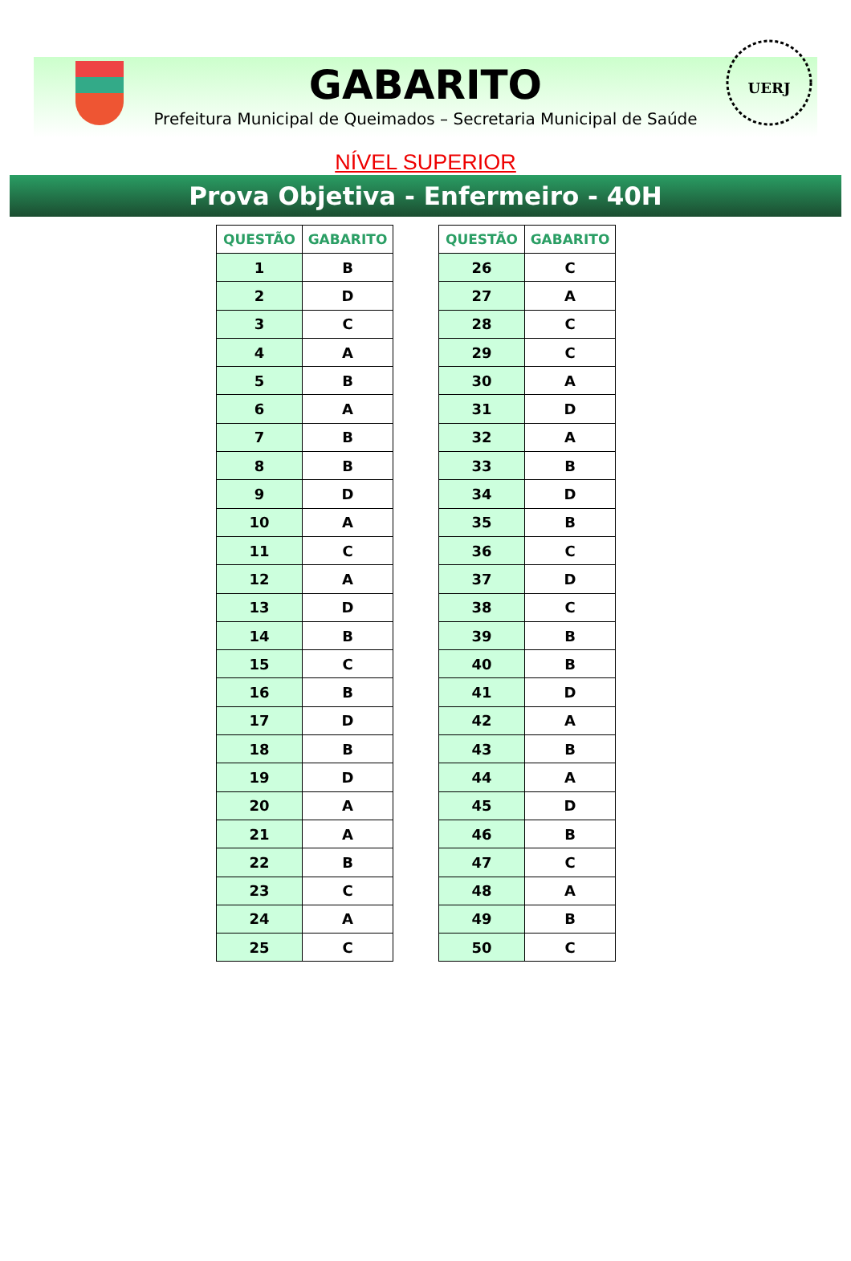UERJ
GABARITO
Prefeitura Municipal de Queimados – Secretaria Municipal de Saúde
NÍVEL SUPERIOR
Prova Objetiva - Enfermeiro - 40H
| QUESTÃO | GABARITO |
| --- | --- |
| 1 | B |
| 2 | D |
| 3 | C |
| 4 | A |
| 5 | B |
| 6 | A |
| 7 | B |
| 8 | B |
| 9 | D |
| 10 | A |
| 11 | C |
| 12 | A |
| 13 | D |
| 14 | B |
| 15 | C |
| 16 | B |
| 17 | D |
| 18 | B |
| 19 | D |
| 20 | A |
| 21 | A |
| 22 | B |
| 23 | C |
| 24 | A |
| 25 | C |
| QUESTÃO | GABARITO |
| --- | --- |
| 26 | C |
| 27 | A |
| 28 | C |
| 29 | C |
| 30 | A |
| 31 | D |
| 32 | A |
| 33 | B |
| 34 | D |
| 35 | B |
| 36 | C |
| 37 | D |
| 38 | C |
| 39 | B |
| 40 | B |
| 41 | D |
| 42 | A |
| 43 | B |
| 44 | A |
| 45 | D |
| 46 | B |
| 47 | C |
| 48 | A |
| 49 | B |
| 50 | C |